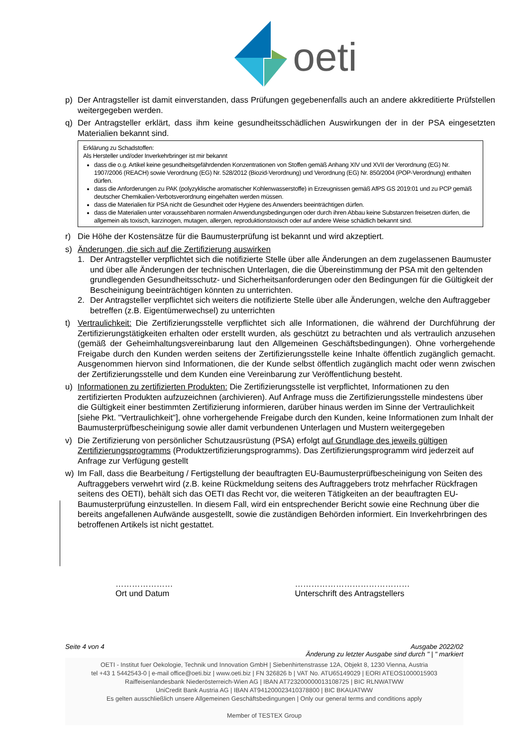oeti
p) Der Antragsteller ist damit einverstanden, dass Prüfungen gegebenenfalls auch an andere akkreditierte Prüfstellen weitergegeben werden.
q) Der Antragsteller erklärt, dass ihm keine gesundheitsschädlichen Auswirkungen der in der PSA eingesetzten Materialien bekannt sind.
Erklärung zu Schadstoffen:
Als Hersteller und/oder Inverkehrbringer ist mir bekannt
dass die o.g. Artikel keine gesundheitsgefährdenden Konzentrationen von Stoffen gemäß Anhang XIV und XVII der Verordnung (EG) Nr. 1907/2006 (REACH) sowie Verordnung (EG) Nr. 528/2012 (Biozid-Verordnung) und Verordnung (EG) Nr. 850/2004 (POP-Verordnung) enthalten dürfen.
dass die Anforderungen zu PAK (polyzyklische aromatischer Kohlenwasserstoffe) in Erzeugnissen gemäß AfPS GS 2019:01 und zu PCP gemäß deutscher Chemikalien-Verbotsverordnung eingehalten werden müssen.
dass die Materialien für PSA nicht die Gesundheit oder Hygiene des Anwenders beeinträchtigen dürfen.
dass die Materialien unter voraussehbaren normalen Anwendungsbedingungen oder durch ihren Abbau keine Substanzen freisetzen dürfen, die allgemein als toxisch, karzinogen, mutagen, allergen, reproduktionstoxisch oder auf andere Weise schädlich bekannt sind.
r) Die Höhe der Kostensätze für die Baumusterprüfung ist bekannt und wird akzeptiert.
s) Änderungen, die sich auf die Zertifizierung auswirken
1. Der Antragsteller verpflichtet sich die notifizierte Stelle über alle Änderungen an dem zugelassenen Baumuster und über alle Änderungen der technischen Unterlagen, die die Übereinstimmung der PSA mit den geltenden grundlegenden Gesundheitsschutz- und Sicherheitsanforderungen oder den Bedingungen für die Gültigkeit der Bescheinigung beeinträchtigen könnten zu unterrichten.
2. Der Antragsteller verpflichtet sich weiters die notifizierte Stelle über alle Änderungen, welche den Auftraggeber betreffen (z.B. Eigentümerwechsel) zu unterrichten
t) Vertraulichkeit: Die Zertifizierungsstelle verpflichtet sich alle Informationen, die während der Durchführung der Zertifizierungstätigkeiten erhalten oder erstellt wurden, als geschützt zu betrachten und als vertraulich anzusehen (gemäß der Geheimhaltungsvereinbarung laut den Allgemeinen Geschäftsbedingungen). Ohne vorhergehende Freigabe durch den Kunden werden seitens der Zertifizierungsstelle keine Inhalte öffentlich zugänglich gemacht. Ausgenommen hiervon sind Informationen, die der Kunde selbst öffentlich zugänglich macht oder wenn zwischen der Zertifizierungsstelle und dem Kunden eine Vereinbarung zur Veröffentlichung besteht.
u) Informationen zu zertifizierten Produkten: Die Zertifizierungsstelle ist verpflichtet, Informationen zu den zertifizierten Produkten aufzuzeichnen (archivieren). Auf Anfrage muss die Zertifizierungsstelle mindestens über die Gültigkeit einer bestimmten Zertifizierung informieren, darüber hinaus werden im Sinne der Vertraulichkeit [siehe Pkt. "Vertraulichkeit"], ohne vorhergehende Freigabe durch den Kunden, keine Informationen zum Inhalt der Baumusterprüfbescheinigung sowie aller damit verbundenen Unterlagen und Mustern weitergegeben
v) Die Zertifizierung von persönlicher Schutzausrüstung (PSA) erfolgt auf Grundlage des jeweils gültigen Zertifizierungsprogramms (Produktzertifizierungsprogramms). Das Zertifizierungsprogramm wird jederzeit auf Anfrage zur Verfügung gestellt
w) Im Fall, dass die Bearbeitung / Fertigstellung der beauftragten EU-Baumusterprüfbescheinigung von Seiten des Auftraggebers verwehrt wird (z.B. keine Rückmeldung seitens des Auftraggebers trotz mehrfacher Rückfragen seitens des OETI), behält sich das OETI das Recht vor, die weiteren Tätigkeiten an der beauftragten EU-Baumusterprüfung einzustellen. In diesem Fall, wird ein entsprechender Bericht sowie eine Rechnung über die bereits angefallenen Aufwände ausgestellt, sowie die zuständigen Behörden informiert. Ein Inverkehrbringen des betroffenen Artikels ist nicht gestattet.
…………………
Ort und Datum
……………………………………
Unterschrift des Antragstellers
Seite 4 von 4 Ausgabe 2022/02
Änderung zu letzter Ausgabe sind durch " | " markiert
OETI - Institut fuer Oekologie, Technik und Innovation GmbH | Siebenhirtenstrasse 12A, Objekt 8, 1230 Vienna, Austria
tel +43 1 5442543-0 | e-mail office@oeti.biz | www.oeti.biz | FN 326826 b | VAT No. ATU65149029 | EORI ATEOS1000015903
Raiffeisenlandesbank Niederösterreich-Wien AG | IBAN AT723200000013108725 | BIC RLNWATWW
UniCredit Bank Austria AG | IBAN AT941200023410378800 | BIC BKAUATWW
Es gelten ausschließlich unsere Allgemeinen Geschäftsbedingungen | Only our general terms and conditions apply
Member of TESTEX Group